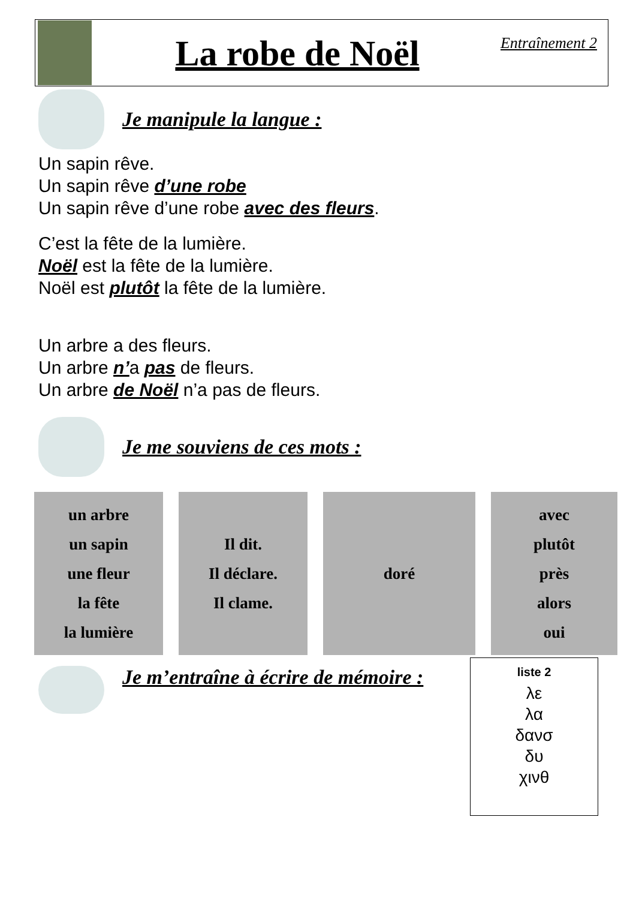La robe de Noël
Entraînement 2
Je manipule la langue :
Un sapin rêve.
Un sapin rêve d’une robe
Un sapin rêve d’une robe avec des fleurs.
C’est la fête de la lumière.
Noël est la fête de la lumière.
Noël est plutôt la fête de la lumière.
Un arbre a des fleurs.
Un arbre n’a pas de fleurs.
Un arbre de Noël n’a pas de fleurs.
Je me souviens de ces mots :
| un arbre un sapin une fleur la fête la lumière | | Il dit. Il déclare. Il clame. | | doré | | avec plutôt près alors oui |
Je m’entraîne à écrire de mémoire :
liste 2
λε
λα
δανσ
δυ
χινθ